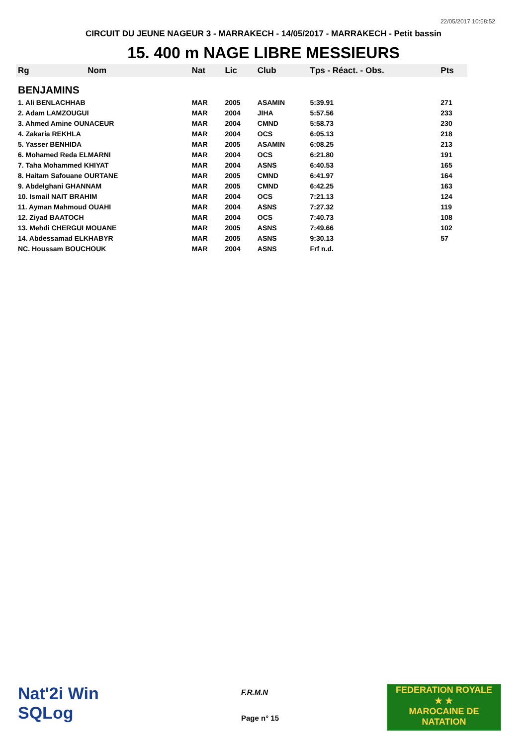22/05/2017 10:58:52
CIRCUIT DU JEUNE NAGEUR 3 - MARRAKECH - 14/05/2017 - MARRAKECH - Petit bassin
15. 400 m NAGE LIBRE MESSIEURS
| Rg | Nom | Nat | Lic | Club | Tps - Réact. - Obs. | Pts |
| --- | --- | --- | --- | --- | --- | --- |
| BENJAMINS | | | | | | |
| 1. Ali BENLACHHAB | | MAR | 2005 | ASAMIN | 5:39.91 | 271 |
| 2. Adam LAMZOUGUI | | MAR | 2004 | JIHA | 5:57.56 | 233 |
| 3. Ahmed Amine OUNACEUR | | MAR | 2004 | CMND | 5:58.73 | 230 |
| 4. Zakaria REKHLA | | MAR | 2004 | OCS | 6:05.13 | 218 |
| 5. Yasser BENHIDA | | MAR | 2005 | ASAMIN | 6:08.25 | 213 |
| 6. Mohamed Reda ELMARNI | | MAR | 2004 | OCS | 6:21.80 | 191 |
| 7. Taha Mohammed KHIYAT | | MAR | 2004 | ASNS | 6:40.53 | 165 |
| 8. Haitam Safouane OURTANE | | MAR | 2005 | CMND | 6:41.97 | 164 |
| 9. Abdelghani GHANNAM | | MAR | 2005 | CMND | 6:42.25 | 163 |
| 10. Ismail NAIT BRAHIM | | MAR | 2004 | OCS | 7:21.13 | 124 |
| 11. Ayman Mahmoud OUAHI | | MAR | 2004 | ASNS | 7:27.32 | 119 |
| 12. Ziyad BAATOCH | | MAR | 2004 | OCS | 7:40.73 | 108 |
| 13. Mehdi CHERGUI MOUANE | | MAR | 2005 | ASNS | 7:49.66 | 102 |
| 14. Abdessamad ELKHABYR | | MAR | 2005 | ASNS | 9:30.13 | 57 |
| NC. Houssam BOUCHOUK | | MAR | 2004 | ASNS | Frf n.d. | |
Nat'2i Win
SQLog
F.R.M.N
Page n° 15
FEDERATION ROYALE
★ ★
MAROCAINE DE NATATION